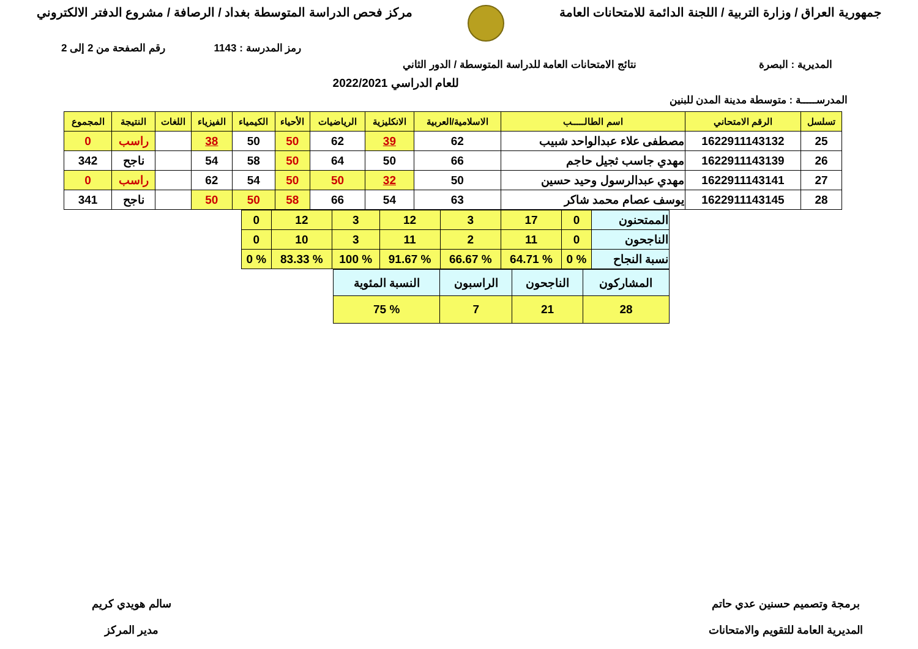جمهورية العراق / وزارة التربية / اللجنة الدائمة للامتحانات العامة
مركز فحص الدراسة المتوسطة بغداد / الرصافة / مشروع الدفتر الالكتروني
رمز المدرسة : 1143 رقم الصفحة من 2 إلى 2
المديرية : البصرة نتائج الامتحانات العامة للدراسة المتوسطة / الدور الثاني
للعام الدراسي 2022/2021
المدرســـــة : متوسطة مدينة المدن للبنين
| تسلسل | الرقم الامتحاني | اسم الطالـــــب | الاسلامية/العربية | الانكليزية | الرياضيات | الأحياء | الكيمياء | الفيزياء | اللغات | النتيجة | المجموع |
| --- | --- | --- | --- | --- | --- | --- | --- | --- | --- | --- | --- |
| 25 | 1622911143132 | مصطفى علاء عبدالواحد شبيب | 62 | 39 | 62 | 50 | 50 | 38 | | راسب | 0 |
| 26 | 1622911143139 | مهدي جاسب ثجيل حاجم | 66 | 50 | 64 | 50 | 58 | 54 | | ناجح | 342 |
| 27 | 1622911143141 | مهدي عبدالرسول وحيد حسين | 50 | 32 | 50 | 50 | 54 | 62 | | راسب | 0 |
| 28 | 1622911143145 | يوسف عصام محمد شاكر | 63 | 54 | 66 | 58 | 50 | 50 | | ناجح | 341 |
| الممتحنون | 0 | 17 | 3 | 12 | 3 | 12 | 0 |
| الناجحون | 0 | 11 | 2 | 11 | 3 | 10 | 0 |
| نسبة النجاح | % 0 | % 64.71 | % 66.67 | % 91.67 | % 100 | % 83.33 | % 0 |
| المشاركون | الناجحون | الراسبون | النسبة المئوية |
| 28 | 21 | 7 | % 75 |
برمجة وتصميم حسنين عدي حاتم
المديرية العامة للتقويم والامتحانات
سالم هويدي كريم
مدير المركز